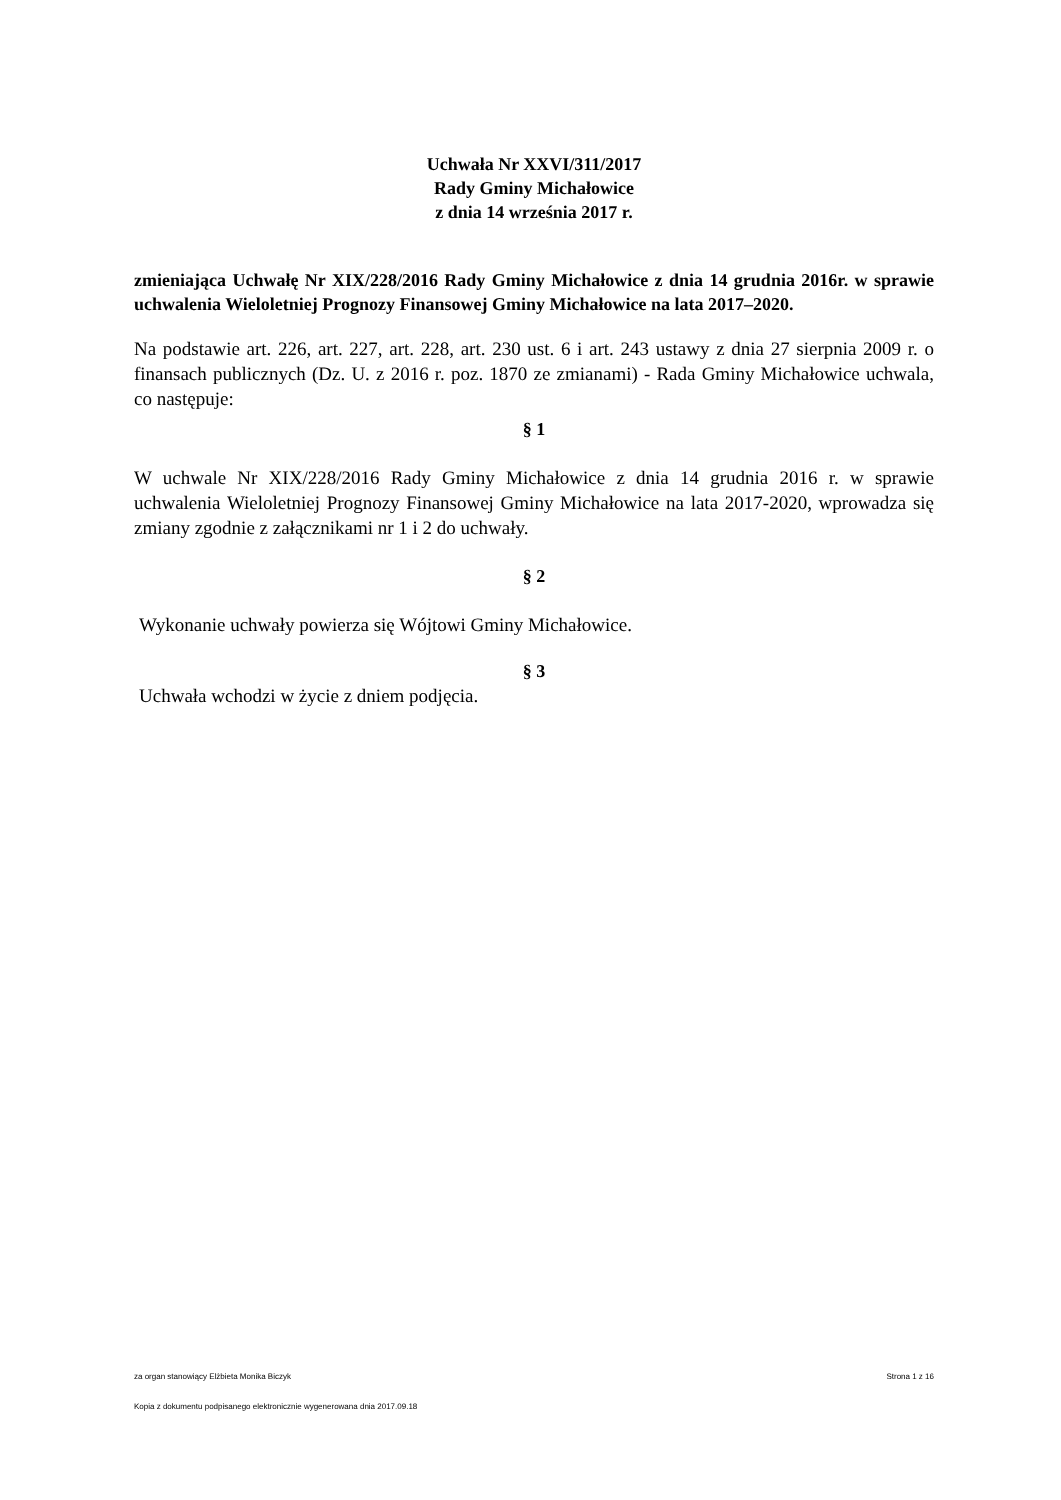Uchwała Nr XXVI/311/2017
Rady Gminy Michałowice
z dnia 14 września 2017 r.
zmieniająca Uchwałę Nr XIX/228/2016 Rady Gminy Michałowice z dnia 14 grudnia 2016r. w sprawie uchwalenia Wieloletniej Prognozy Finansowej Gminy Michałowice na lata 2017–2020.
Na podstawie art. 226, art. 227, art. 228, art. 230 ust. 6 i art. 243 ustawy z dnia 27 sierpnia 2009 r. o finansach publicznych (Dz. U. z 2016 r. poz. 1870 ze zmianami) - Rada Gminy Michałowice uchwala, co następuje:
§ 1
W uchwale Nr XIX/228/2016 Rady Gminy Michałowice z dnia 14 grudnia 2016 r. w sprawie uchwalenia Wieloletniej Prognozy Finansowej Gminy Michałowice na lata 2017-2020, wprowadza się zmiany zgodnie z załącznikami nr 1 i 2 do uchwały.
§ 2
Wykonanie uchwały powierza się Wójtowi Gminy Michałowice.
§ 3
Uchwała wchodzi w życie z dniem podjęcia.
za organ stanowiący Elżbieta Monika Biczyk Strona 1 z 16
Kopia z dokumentu podpisanego elektronicznie wygenerowana dnia 2017.09.18